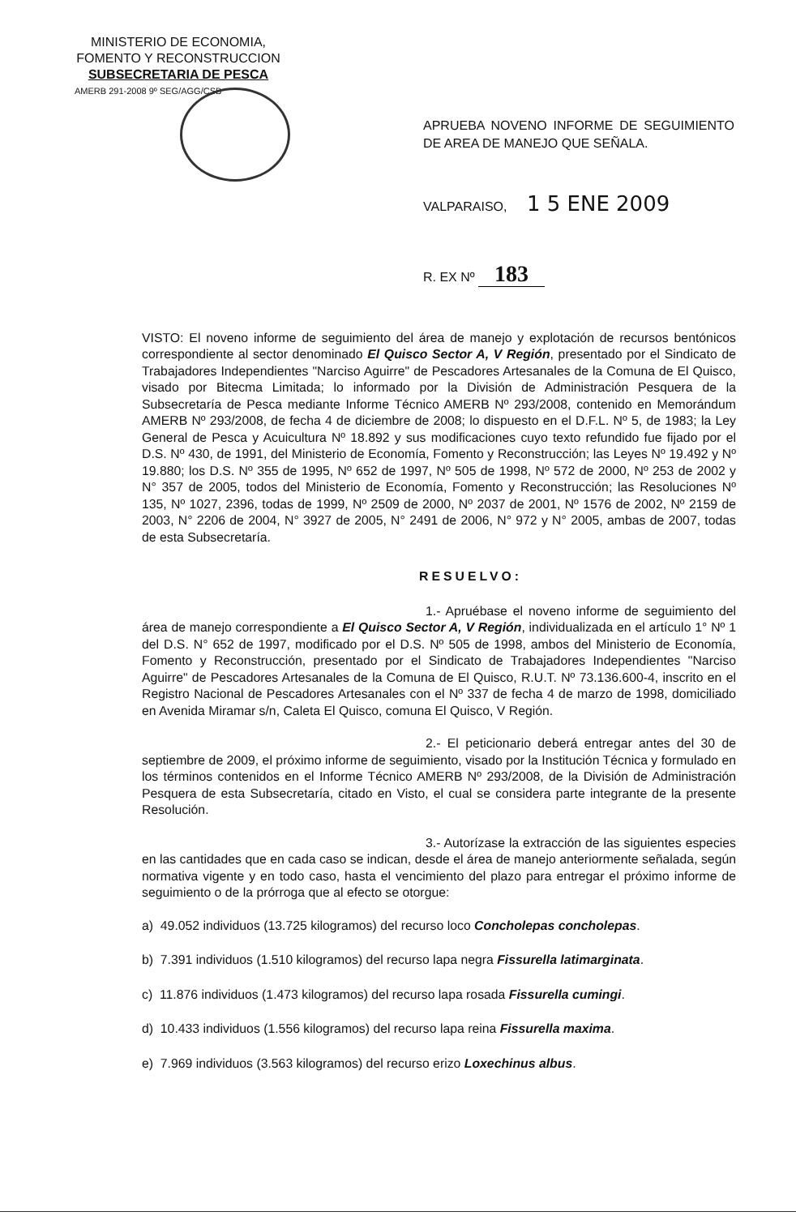MINISTERIO DE ECONOMIA,
FOMENTO Y RECONSTRUCCION
SUBSECRETARIA DE PESCA
AMERB 291-2008 9º SEG/AGG/CSB
APRUEBA NOVENO INFORME DE SEGUIMIENTO DE AREA DE MANEJO QUE SEÑALA.
VALPARAISO, 1 5 ENE 2009
R. EX Nº 183
VISTO: El noveno informe de seguimiento del área de manejo y explotación de recursos bentónicos correspondiente al sector denominado El Quisco Sector A, V Región, presentado por el Sindicato de Trabajadores Independientes "Narciso Aguirre" de Pescadores Artesanales de la Comuna de El Quisco, visado por Bitecma Limitada; lo informado por la División de Administración Pesquera de la Subsecretaría de Pesca mediante Informe Técnico AMERB Nº 293/2008, contenido en Memorándum AMERB Nº 293/2008, de fecha 4 de diciembre de 2008; lo dispuesto en el D.F.L. Nº 5, de 1983; la Ley General de Pesca y Acuicultura Nº 18.892 y sus modificaciones cuyo texto refundido fue fijado por el D.S. Nº 430, de 1991, del Ministerio de Economía, Fomento y Reconstrucción; las Leyes Nº 19.492 y Nº 19.880; los D.S. Nº 355 de 1995, Nº 652 de 1997, Nº 505 de 1998, Nº 572 de 2000, Nº 253 de 2002 y N° 357 de 2005, todos del Ministerio de Economía, Fomento y Reconstrucción; las Resoluciones Nº 135, Nº 1027, 2396, todas de 1999, Nº 2509 de 2000, Nº 2037 de 2001, Nº 1576 de 2002, Nº 2159 de 2003, N° 2206 de 2004, N° 3927 de 2005, N° 2491 de 2006, N° 972 y N° 2005, ambas de 2007, todas de esta Subsecretaría.
RESUELVO:
1.- Apruébase el noveno informe de seguimiento del área de manejo correspondiente a El Quisco Sector A, V Región, individualizada en el artículo 1° Nº 1 del D.S. N° 652 de 1997, modificado por el D.S. Nº 505 de 1998, ambos del Ministerio de Economía, Fomento y Reconstrucción, presentado por el Sindicato de Trabajadores Independientes "Narciso Aguirre" de Pescadores Artesanales de la Comuna de El Quisco, R.U.T. Nº 73.136.600-4, inscrito en el Registro Nacional de Pescadores Artesanales con el Nº 337 de fecha 4 de marzo de 1998, domiciliado en Avenida Miramar s/n, Caleta El Quisco, comuna El Quisco, V Región.
2.- El peticionario deberá entregar antes del 30 de septiembre de 2009, el próximo informe de seguimiento, visado por la Institución Técnica y formulado en los términos contenidos en el Informe Técnico AMERB Nº 293/2008, de la División de Administración Pesquera de esta Subsecretaría, citado en Visto, el cual se considera parte integrante de la presente Resolución.
3.- Autorízase la extracción de las siguientes especies en las cantidades que en cada caso se indican, desde el área de manejo anteriormente señalada, según normativa vigente y en todo caso, hasta el vencimiento del plazo para entregar el próximo informe de seguimiento o de la prórroga que al efecto se otorgue:
a) 49.052 individuos (13.725 kilogramos) del recurso loco Concholepas concholepas.
b) 7.391 individuos (1.510 kilogramos) del recurso lapa negra Fissurella latimarginata.
c) 11.876 individuos (1.473 kilogramos) del recurso lapa rosada Fissurella cumingi.
d) 10.433 individuos (1.556 kilogramos) del recurso lapa reina Fissurella maxima.
e) 7.969 individuos (3.563 kilogramos) del recurso erizo Loxechinus albus.